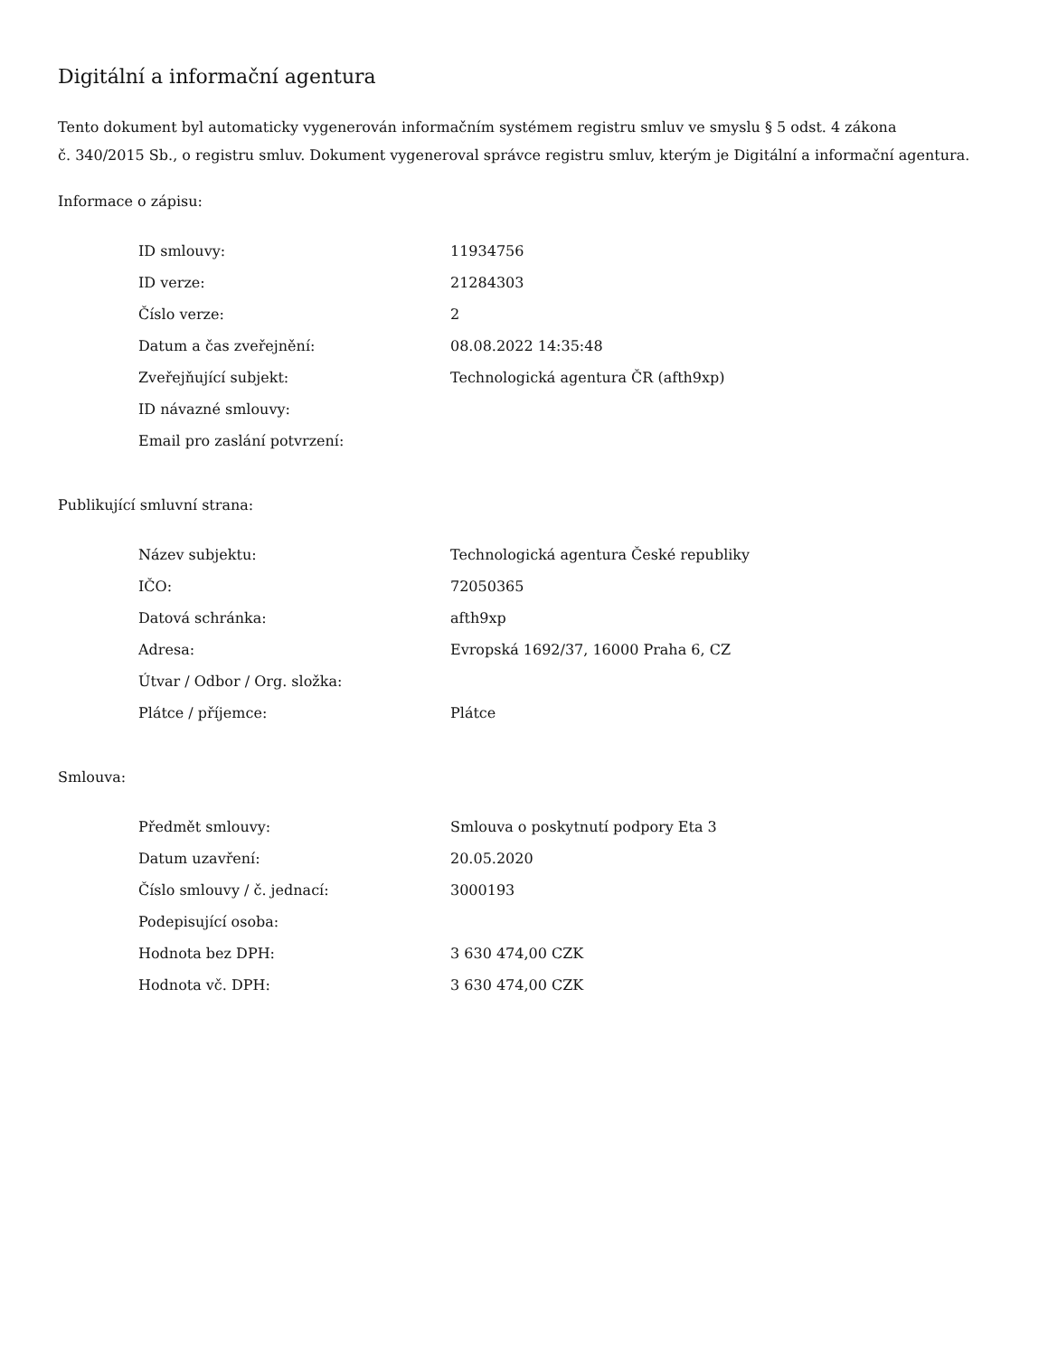Digitální a informační agentura
Tento dokument byl automaticky vygenerován informačním systémem registru smluv ve smyslu § 5 odst. 4 zákona
č. 340/2015 Sb., o registru smluv. Dokument vygeneroval správce registru smluv, kterým je Digitální a informační agentura.
Informace o zápisu:
| ID smlouvy: | 11934756 |
| ID verze: | 21284303 |
| Číslo verze: | 2 |
| Datum a čas zveřejnění: | 08.08.2022 14:35:48 |
| Zveřejňující subjekt: | Technologická agentura ČR (afth9xp) |
| ID návazné smlouvy: | |
| Email pro zaslání potvrzení: | |
Publikující smluvní strana:
| Název subjektu: | Technologická agentura České republiky |
| IČO: | 72050365 |
| Datová schránka: | afth9xp |
| Adresa: | Evropská 1692/37, 16000 Praha 6, CZ |
| Útvar / Odbor / Org. složka: | |
| Plátce / příjemce: | Plátce |
Smlouva:
| Předmět smlouvy: | Smlouva o poskytnutí podpory Eta 3 |
| Datum uzavření: | 20.05.2020 |
| Číslo smlouvy / č. jednací: | 3000193 |
| Podepisující osoba: | |
| Hodnota bez DPH: | 3 630 474,00 CZK |
| Hodnota vč. DPH: | 3 630 474,00 CZK |